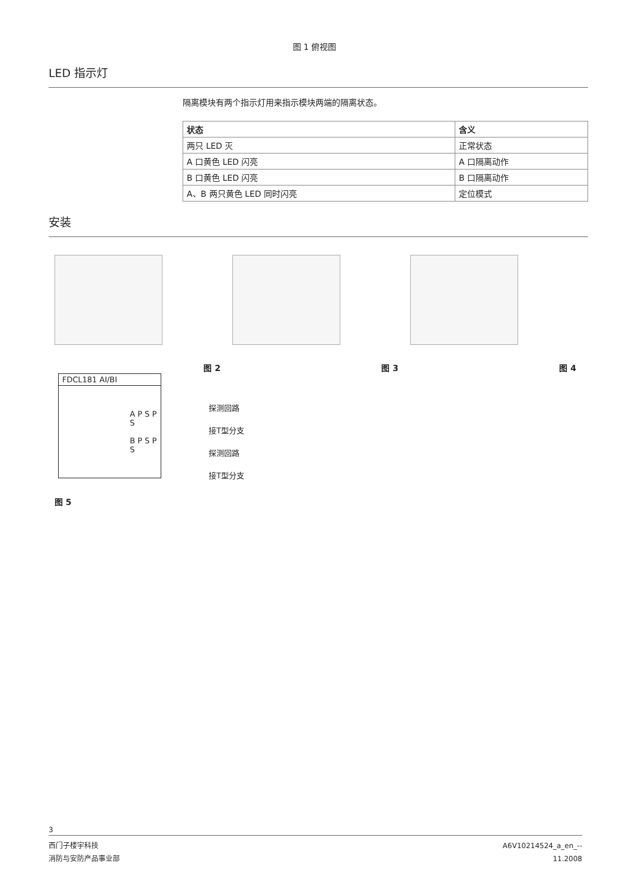图 1 俯视图
LED 指示灯
隔离模块有两个指示灯用来指示模块两端的隔离状态。
| 状态 | 含义 |
| --- | --- |
| 两只 LED 灭 | 正常状态 |
| A 口黄色 LED 闪亮 | A 口隔离动作 |
| B 口黄色 LED 闪亮 | B 口隔离动作 |
| A、B 两只黄色 LED 同时闪亮 | 定位模式 |
安装
图 2
图 3
图 4
FDCL181 AI/BI
A P S P S
B P S P S
探测回路
接T型分支
探测回路
接T型分支
图 5
3
西门子楼宇科技
消防与安防产品事业部
A6V10214524_a_en_--
11.2008